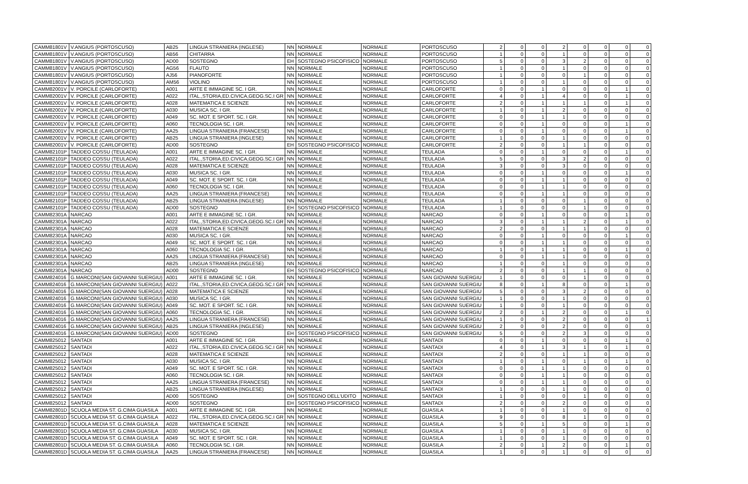| CAMM81801V | V.ANGIUS (PORTOSCUSO) | AB25 | LINGUA STRANIERA (INGLESE) | NN | NORMALE | NORMALE | PORTOSCUSO | 2 | 0 | 0 | 2 | 0 | 0 | 0 | 0 |
| CAMM81801V | V.ANGIUS (PORTOSCUSO) | AB56 | CHITARRA | NN | NORMALE | NORMALE | PORTOSCUSO | 1 | 0 | 0 | 1 | 0 | 0 | 0 | 0 |
| CAMM81801V | V.ANGIUS (PORTOSCUSO) | AD00 | SOSTEGNO | EH | SOSTEGNO PSICOFISICO | NORMALE | PORTOSCUSO | 5 | 0 | 0 | 3 | 2 | 0 | 0 | 0 |
| CAMM81801V | V.ANGIUS (PORTOSCUSO) | AG56 | FLAUTO | NN | NORMALE | NORMALE | PORTOSCUSO | 1 | 0 | 0 | 1 | 0 | 0 | 0 | 0 |
| CAMM81801V | V.ANGIUS (PORTOSCUSO) | AJ56 | PIANOFORTE | NN | NORMALE | NORMALE | PORTOSCUSO | 1 | 0 | 0 | 0 | 1 | 0 | 0 | 0 |
| CAMM81801V | V.ANGIUS (PORTOSCUSO) | AM56 | VIOLINO | NN | NORMALE | NORMALE | PORTOSCUSO | 1 | 0 | 0 | 1 | 0 | 0 | 0 | 0 |
| CAMM82001V | V. PORCILE (CARLOFORTE) | A001 | ARTE E IMMAGINE SC. I GR. | NN | NORMALE | NORMALE | CARLOFORTE | 0 | 0 | 1 | 0 | 0 | 0 | 1 | 0 |
| CAMM82001V | V. PORCILE (CARLOFORTE) | A022 | ITAL.,STORIA,ED.CIVICA,GEOG.SC.I GR | NN | NORMALE | NORMALE | CARLOFORTE | 4 | 0 | 1 | 4 | 0 | 0 | 1 | 0 |
| CAMM82001V | V. PORCILE (CARLOFORTE) | A028 | MATEMATICA E SCIENZE | NN | NORMALE | NORMALE | CARLOFORTE | 2 | 0 | 1 | 1 | 1 | 0 | 1 | 0 |
| CAMM82001V | V. PORCILE (CARLOFORTE) | A030 | MUSICA SC. I GR. | NN | NORMALE | NORMALE | CARLOFORTE | 1 | 0 | 1 | 2 | 0 | 0 | 0 | 0 |
| CAMM82001V | V. PORCILE (CARLOFORTE) | A049 | SC. MOT. E SPORT. SC. I GR. | NN | NORMALE | NORMALE | CARLOFORTE | 0 | 0 | 1 | 1 | 0 | 0 | 0 | 0 |
| CAMM82001V | V. PORCILE (CARLOFORTE) | A060 | TECNOLOGIA SC. I GR. | NN | NORMALE | NORMALE | CARLOFORTE | 0 | 0 | 1 | 0 | 0 | 0 | 1 | 0 |
| CAMM82001V | V. PORCILE (CARLOFORTE) | AA25 | LINGUA STRANIERA (FRANCESE) | NN | NORMALE | NORMALE | CARLOFORTE | 0 | 0 | 1 | 0 | 0 | 0 | 1 | 0 |
| CAMM82001V | V. PORCILE (CARLOFORTE) | AB25 | LINGUA STRANIERA (INGLESE) | NN | NORMALE | NORMALE | CARLOFORTE | 1 | 0 | 0 | 1 | 0 | 0 | 0 | 0 |
| CAMM82001V | V. PORCILE (CARLOFORTE) | AD00 | SOSTEGNO | EH | SOSTEGNO PSICOFISICO | NORMALE | CARLOFORTE | 2 | 0 | 0 | 1 | 1 | 0 | 0 | 0 |
| CAMM82101P | TADDEO COSSU (TEULADA) | A001 | ARTE E IMMAGINE SC. I GR. | NN | NORMALE | NORMALE | TEULADA | 0 | 0 | 1 | 0 | 0 | 0 | 1 | 0 |
| CAMM82101P | TADDEO COSSU (TEULADA) | A022 | ITAL.,STORIA,ED.CIVICA,GEOG.SC.I GR | NN | NORMALE | NORMALE | TEULADA | 5 | 0 | 0 | 3 | 2 | 0 | 0 | 0 |
| CAMM82101P | TADDEO COSSU (TEULADA) | A028 | MATEMATICA E SCIENZE | NN | NORMALE | NORMALE | TEULADA | 3 | 0 | 0 | 3 | 0 | 0 | 0 | 0 |
| CAMM82101P | TADDEO COSSU (TEULADA) | A030 | MUSICA SC. I GR. | NN | NORMALE | NORMALE | TEULADA | 0 | 0 | 1 | 0 | 0 | 0 | 1 | 0 |
| CAMM82101P | TADDEO COSSU (TEULADA) | A049 | SC. MOT. E SPORT. SC. I GR. | NN | NORMALE | NORMALE | TEULADA | 0 | 0 | 1 | 1 | 0 | 0 | 0 | 0 |
| CAMM82101P | TADDEO COSSU (TEULADA) | A060 | TECNOLOGIA SC. I GR. | NN | NORMALE | NORMALE | TEULADA | 0 | 0 | 1 | 1 | 0 | 0 | 0 | 0 |
| CAMM82101P | TADDEO COSSU (TEULADA) | AA25 | LINGUA STRANIERA (FRANCESE) | NN | NORMALE | NORMALE | TEULADA | 0 | 0 | 1 | 1 | 0 | 0 | 0 | 0 |
| CAMM82101P | TADDEO COSSU (TEULADA) | AB25 | LINGUA STRANIERA (INGLESE) | NN | NORMALE | NORMALE | TEULADA | 1 | 0 | 0 | 0 | 1 | 0 | 0 | 0 |
| CAMM82101P | TADDEO COSSU (TEULADA) | AD00 | SOSTEGNO | EH | SOSTEGNO PSICOFISICO | NORMALE | TEULADA | 1 | 0 | 0 | 0 | 1 | 0 | 0 | 0 |
| CAMM82301A | NARCAO | A001 | ARTE E IMMAGINE SC. I GR. | NN | NORMALE | NORMALE | NARCAO | 0 | 0 | 1 | 0 | 0 | 0 | 1 | 0 |
| CAMM82301A | NARCAO | A022 | ITAL.,STORIA,ED.CIVICA,GEOG.SC.I GR | NN | NORMALE | NORMALE | NARCAO | 3 | 0 | 1 | 1 | 2 | 0 | 1 | 0 |
| CAMM82301A | NARCAO | A028 | MATEMATICA E SCIENZE | NN | NORMALE | NORMALE | NARCAO | 2 | 0 | 0 | 1 | 1 | 0 | 0 | 0 |
| CAMM82301A | NARCAO | A030 | MUSICA SC. I GR. | NN | NORMALE | NORMALE | NARCAO | 0 | 0 | 1 | 0 | 0 | 0 | 1 | 0 |
| CAMM82301A | NARCAO | A049 | SC. MOT. E SPORT. SC. I GR. | NN | NORMALE | NORMALE | NARCAO | 0 | 0 | 1 | 1 | 0 | 0 | 0 | 0 |
| CAMM82301A | NARCAO | A060 | TECNOLOGIA SC. I GR. | NN | NORMALE | NORMALE | NARCAO | 1 | 0 | 1 | 1 | 0 | 0 | 1 | 0 |
| CAMM82301A | NARCAO | AA25 | LINGUA STRANIERA (FRANCESE) | NN | NORMALE | NORMALE | NARCAO | 0 | 0 | 1 | 1 | 0 | 0 | 0 | 0 |
| CAMM82301A | NARCAO | AB25 | LINGUA STRANIERA (INGLESE) | NN | NORMALE | NORMALE | NARCAO | 1 | 0 | 0 | 1 | 0 | 0 | 0 | 0 |
| CAMM82301A | NARCAO | AD00 | SOSTEGNO | EH | SOSTEGNO PSICOFISICO | NORMALE | NARCAO | 2 | 0 | 0 | 1 | 1 | 0 | 0 | 0 |
| CAMM824016 | G.MARCONI(SAN GIOVANNI SUERGIU) | A001 | ARTE E IMMAGINE SC. I GR. | NN | NORMALE | NORMALE | SAN GIOVANNI SUERGIU | 1 | 0 | 0 | 0 | 1 | 0 | 0 | 0 |
| CAMM824016 | G.MARCONI(SAN GIOVANNI SUERGIU) | A022 | ITAL.,STORIA,ED.CIVICA,GEOG.SC.I GR | NN | NORMALE | NORMALE | SAN GIOVANNI SUERGIU | 8 | 0 | 1 | 8 | 0 | 0 | 1 | 0 |
| CAMM824016 | G.MARCONI(SAN GIOVANNI SUERGIU) | A028 | MATEMATICA E SCIENZE | NN | NORMALE | NORMALE | SAN GIOVANNI SUERGIU | 5 | 0 | 0 | 3 | 2 | 0 | 0 | 0 |
| CAMM824016 | G.MARCONI(SAN GIOVANNI SUERGIU) | A030 | MUSICA SC. I GR. | NN | NORMALE | NORMALE | SAN GIOVANNI SUERGIU | 1 | 0 | 0 | 1 | 0 | 0 | 0 | 0 |
| CAMM824016 | G.MARCONI(SAN GIOVANNI SUERGIU) | A049 | SC. MOT. E SPORT. SC. I GR. | NN | NORMALE | NORMALE | SAN GIOVANNI SUERGIU | 1 | 0 | 0 | 1 | 0 | 0 | 0 | 0 |
| CAMM824016 | G.MARCONI(SAN GIOVANNI SUERGIU) | A060 | TECNOLOGIA SC. I GR. | NN | NORMALE | NORMALE | SAN GIOVANNI SUERGIU | 2 | 0 | 1 | 2 | 0 | 0 | 1 | 0 |
| CAMM824016 | G.MARCONI(SAN GIOVANNI SUERGIU) | AA25 | LINGUA STRANIERA (FRANCESE) | NN | NORMALE | NORMALE | SAN GIOVANNI SUERGIU | 1 | 0 | 0 | 2 | 0 | 0 | 0 | 1 |
| CAMM824016 | G.MARCONI(SAN GIOVANNI SUERGIU) | AB25 | LINGUA STRANIERA (INGLESE) | NN | NORMALE | NORMALE | SAN GIOVANNI SUERGIU | 2 | 0 | 0 | 2 | 0 | 0 | 0 | 0 |
| CAMM824016 | G.MARCONI(SAN GIOVANNI SUERGIU) | AD00 | SOSTEGNO | EH | SOSTEGNO PSICOFISICO | NORMALE | SAN GIOVANNI SUERGIU | 5 | 0 | 0 | 2 | 3 | 0 | 0 | 0 |
| CAMM825012 | SANTADI | A001 | ARTE E IMMAGINE SC. I GR. | NN | NORMALE | NORMALE | SANTADI | 0 | 0 | 1 | 0 | 0 | 0 | 1 | 0 |
| CAMM825012 | SANTADI | A022 | ITAL.,STORIA,ED.CIVICA,GEOG.SC.I GR | NN | NORMALE | NORMALE | SANTADI | 4 | 0 | 1 | 3 | 1 | 0 | 1 | 0 |
| CAMM825012 | SANTADI | A028 | MATEMATICA E SCIENZE | NN | NORMALE | NORMALE | SANTADI | 2 | 0 | 0 | 1 | 1 | 0 | 0 | 0 |
| CAMM825012 | SANTADI | A030 | MUSICA SC. I GR. | NN | NORMALE | NORMALE | SANTADI | 1 | 0 | 1 | 0 | 1 | 0 | 1 | 0 |
| CAMM825012 | SANTADI | A049 | SC. MOT. E SPORT. SC. I GR. | NN | NORMALE | NORMALE | SANTADI | 0 | 0 | 1 | 1 | 0 | 0 | 0 | 0 |
| CAMM825012 | SANTADI | A060 | TECNOLOGIA SC. I GR. | NN | NORMALE | NORMALE | SANTADI | 0 | 0 | 1 | 1 | 0 | 0 | 0 | 0 |
| CAMM825012 | SANTADI | AA25 | LINGUA STRANIERA (FRANCESE) | NN | NORMALE | NORMALE | SANTADI | 0 | 0 | 1 | 1 | 0 | 0 | 0 | 0 |
| CAMM825012 | SANTADI | AB25 | LINGUA STRANIERA (INGLESE) | NN | NORMALE | NORMALE | SANTADI | 1 | 0 | 0 | 1 | 0 | 0 | 0 | 0 |
| CAMM825012 | SANTADI | AD00 | SOSTEGNO | DH | SOSTEGNO DELL'UDITO | NORMALE | SANTADI | 1 | 0 | 0 | 0 | 1 | 0 | 0 | 0 |
| CAMM825012 | SANTADI | AD00 | SOSTEGNO | EH | SOSTEGNO PSICOFISICO | NORMALE | SANTADI | 2 | 0 | 0 | 2 | 0 | 0 | 0 | 0 |
| CAMM82801D | SCUOLA MEDIA ST. G.CIMA GUASILA | A001 | ARTE E IMMAGINE SC. I GR. | NN | NORMALE | NORMALE | GUASILA | 1 | 0 | 0 | 1 | 0 | 0 | 0 | 0 |
| CAMM82801D | SCUOLA MEDIA ST. G.CIMA GUASILA | A022 | ITAL.,STORIA,ED.CIVICA,GEOG.SC.I GR | NN | NORMALE | NORMALE | GUASILA | 9 | 0 | 0 | 8 | 1 | 0 | 0 | 0 |
| CAMM82801D | SCUOLA MEDIA ST. G.CIMA GUASILA | A028 | MATEMATICA E SCIENZE | NN | NORMALE | NORMALE | GUASILA | 5 | 0 | 1 | 5 | 0 | 0 | 1 | 0 |
| CAMM82801D | SCUOLA MEDIA ST. G.CIMA GUASILA | A030 | MUSICA SC. I GR. | NN | NORMALE | NORMALE | GUASILA | 1 | 0 | 0 | 1 | 0 | 0 | 0 | 0 |
| CAMM82801D | SCUOLA MEDIA ST. G.CIMA GUASILA | A049 | SC. MOT. E SPORT. SC. I GR. | NN | NORMALE | NORMALE | GUASILA | 1 | 0 | 0 | 1 | 0 | 0 | 0 | 0 |
| CAMM82801D | SCUOLA MEDIA ST. G.CIMA GUASILA | A060 | TECNOLOGIA SC. I GR. | NN | NORMALE | NORMALE | GUASILA | 2 | 0 | 1 | 2 | 0 | 0 | 1 | 0 |
| CAMM82801D | SCUOLA MEDIA ST. G.CIMA GUASILA | AA25 | LINGUA STRANIERA (FRANCESE) | NN | NORMALE | NORMALE | GUASILA | 1 | 0 | 0 | 1 | 0 | 0 | 0 | 0 |